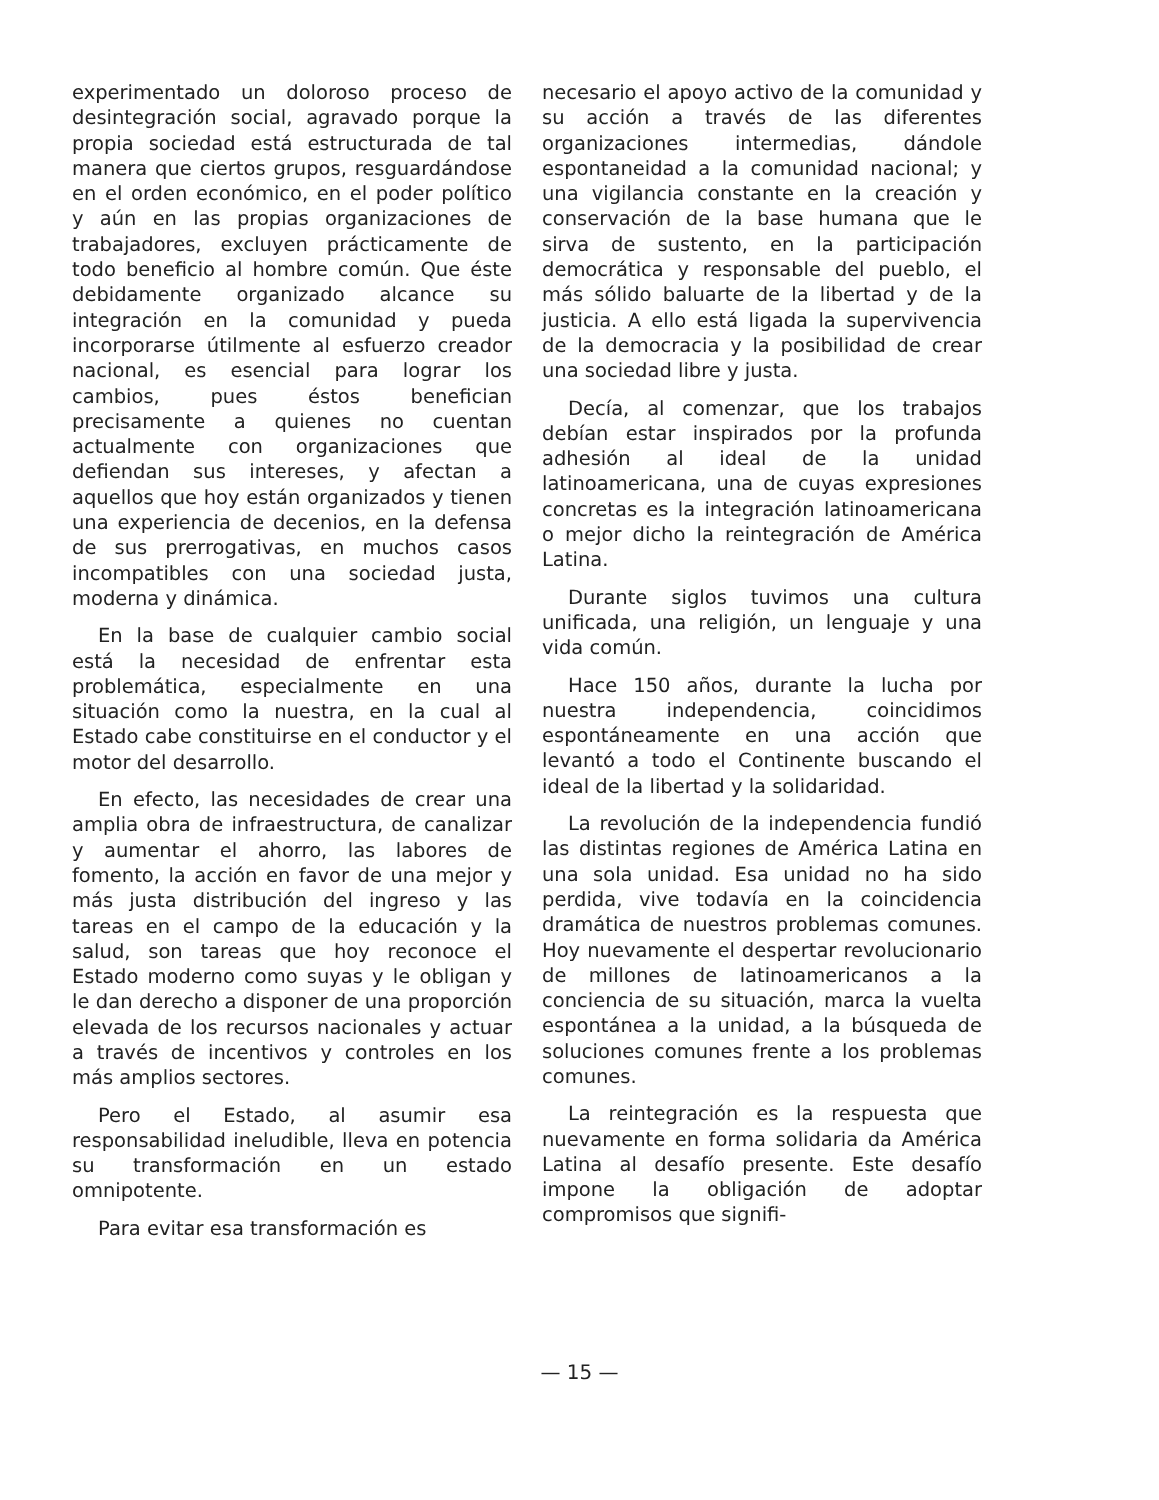experimentado un doloroso proceso de desintegración social, agravado porque la propia sociedad está estructurada de tal manera que ciertos grupos, resguardándose en el orden económico, en el poder político y aún en las propias organizaciones de trabajadores, excluyen prácticamente de todo beneficio al hombre común. Que éste debidamente organizado alcance su integración en la comunidad y pueda incorporarse útilmente al esfuerzo creador nacional, es esencial para lograr los cambios, pues éstos benefician precisamente a quienes no cuentan actualmente con organizaciones que defiendan sus intereses, y afectan a aquellos que hoy están organizados y tienen una experiencia de decenios, en la defensa de sus prerrogativas, en muchos casos incompatibles con una sociedad justa, moderna y dinámica.
En la base de cualquier cambio social está la necesidad de enfrentar esta problemática, especialmente en una situación como la nuestra, en la cual al Estado cabe constituirse en el conductor y el motor del desarrollo.
En efecto, las necesidades de crear una amplia obra de infraestructura, de canalizar y aumentar el ahorro, las labores de fomento, la acción en favor de una mejor y más justa distribución del ingreso y las tareas en el campo de la educación y la salud, son tareas que hoy reconoce el Estado moderno como suyas y le obligan y le dan derecho a disponer de una proporción elevada de los recursos nacionales y actuar a través de incentivos y controles en los más amplios sectores.
Pero el Estado, al asumir esa responsabilidad ineludible, lleva en potencia su transformación en un estado omnipotente.
Para evitar esa transformación es
necesario el apoyo activo de la comunidad y su acción a través de las diferentes organizaciones intermedias, dándole espontaneidad a la comunidad nacional; y una vigilancia constante en la creación y conservación de la base humana que le sirva de sustento, en la participación democrática y responsable del pueblo, el más sólido baluarte de la libertad y de la justicia. A ello está ligada la supervivencia de la democracia y la posibilidad de crear una sociedad libre y justa.
Decía, al comenzar, que los trabajos debían estar inspirados por la profunda adhesión al ideal de la unidad latinoamericana, una de cuyas expresiones concretas es la integración latinoamericana o mejor dicho la reintegración de América Latina.
Durante siglos tuvimos una cultura unificada, una religión, un lenguaje y una vida común.
Hace 150 años, durante la lucha por nuestra independencia, coincidimos espontáneamente en una acción que levantó a todo el Continente buscando el ideal de la libertad y la solidaridad.
La revolución de la independencia fundió las distintas regiones de América Latina en una sola unidad. Esa unidad no ha sido perdida, vive todavía en la coincidencia dramática de nuestros problemas comunes. Hoy nuevamente el despertar revolucionario de millones de latinoamericanos a la conciencia de su situación, marca la vuelta espontánea a la unidad, a la búsqueda de soluciones comunes frente a los problemas comunes.
La reintegración es la respuesta que nuevamente en forma solidaria da América Latina al desafío presente. Este desafío impone la obligación de adoptar compromisos que signifi-
— 15 —